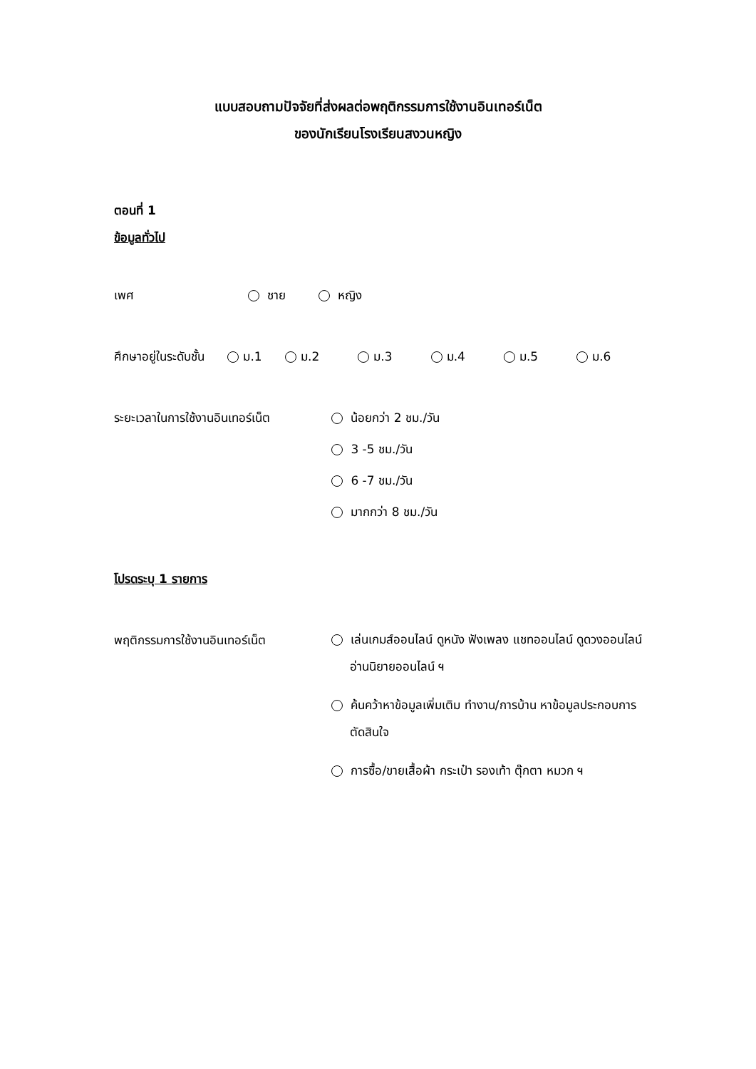แบบสอบถามปัจจัยที่ส่งผลต่อพฤติกรรมการใช้งานอินเทอร์เน็ต
ของนักเรียนโรงเรียนสงวนหญิง
ตอนที่ 1
ข้อมูลทั่วไป
เพศ ชาย หญิง
ศึกษาอยู่ในระดับชั้น ม.1 ม.2 ม.3 ม.4 ม.5 ม.6
ระยะเวลาในการใช้งานอินเทอร์เน็ต
น้อยกว่า 2 ชม./วัน
3 -5 ชม./วัน
6 -7 ชม./วัน
มากกว่า 8 ชม./วัน
โปรดระบุ 1 รายการ
พฤติกรรมการใช้งานอินเทอร์เน็ต
เล่นเกมส์ออนไลน์ ดูหนัง ฟังเพลง แชทออนไลน์ ดูดวงออนไลน์ อ่านนิยายออนไลน์ ฯ
ค้นคว้าหาข้อมูลเพิ่มเติม ทำงาน/การบ้าน หาข้อมูลประกอบการตัดสินใจ
การซื้อ/ขายเสื้อผ้า กระเป๋า รองเท้า ตุ๊กตา หมวก ฯ